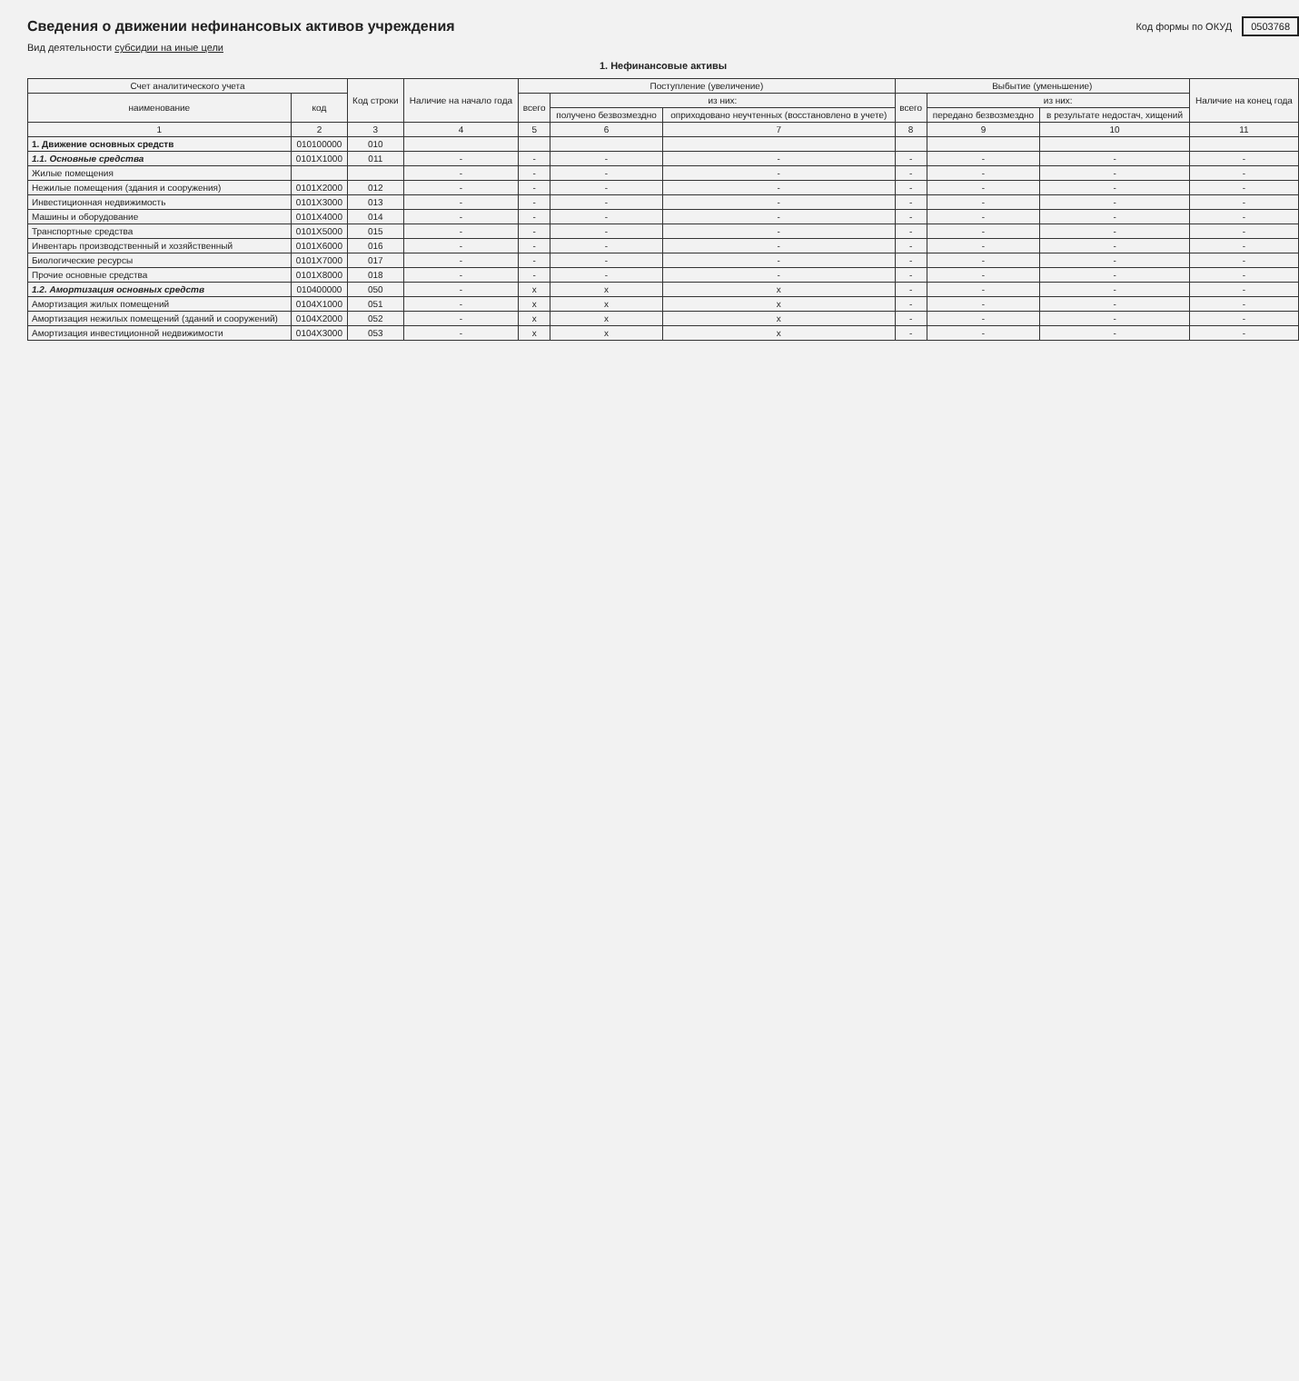Сведения о движении нефинансовых активов учреждения
Код формы по ОКУД 0503768
Вид деятельности субсидии на иные цели
1. Нефинансовые активы
| Счет аналитического учета | | Код строки | Наличие на начало года | Поступление (увеличение) | | | Выбытие (уменьшение) | | | Наличие на конец года |
| --- | --- | --- | --- | --- | --- | --- | --- | --- | --- | --- |
| наименование | код | | | всего | из них: | | всего | из них: | | |
| | | | | | получено безвозмездно | оприходовано неучтенных (восстановлено в учете) | | передано безвозмездно | в результате недостач, хищений | |
| 1 | 2 | 3 | 4 | 5 | 6 | 7 | 8 | 9 | 10 | 11 |
| 1. Движение основных средств | 010100000 | 010 | | | | | | | | |
| 1.1. Основные средства | 0101X1000 | 011 | - | - | - | - | - | - | - | - |
| Жилые помещения | | | - | - | - | - | - | - | - | - |
| Нежилые помещения (здания и сооружения) | 0101X2000 | 012 | - | - | - | - | - | - | - | - |
| Инвестиционная недвижимость | 0101X3000 | 013 | - | - | - | - | - | - | - | - |
| Машины и оборудование | 0101X4000 | 014 | - | - | - | - | - | - | - | - |
| Транспортные средства | 0101X5000 | 015 | - | - | - | - | - | - | - | - |
| Инвентарь производственный и хозяйственный | 0101X6000 | 016 | - | - | - | - | - | - | - | - |
| Биологические ресурсы | 0101X7000 | 017 | - | - | - | - | - | - | - | - |
| Прочие основные средства | 0101X8000 | 018 | - | - | - | - | - | - | - | - |
| 1.2. Амортизация основных средств | 010400000 | 050 | - | x | x | x | - | - | - | - |
| Амортизация жилых помещений | 0104X1000 | 051 | - | x | x | x | - | - | - | - |
| Амортизация нежилых помещений (зданий и сооружений) | 0104X2000 | 052 | - | x | x | x | - | - | - | - |
| Амортизация инвестиционной недвижимости | 0104X3000 | 053 | - | x | x | x | - | - | - | - |